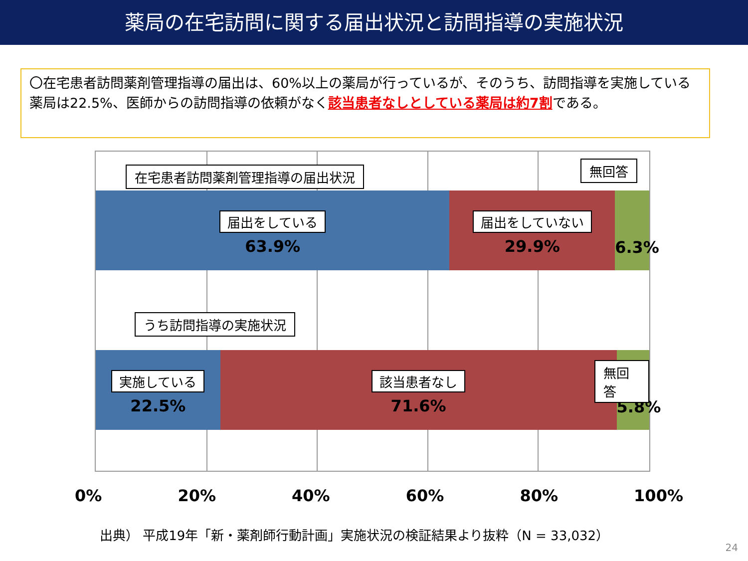薬局の在宅訪問に関する届出状況と訪問指導の実施状況
〇在宅患者訪問薬剤管理指導の届出は、60%以上の薬局が行っているが、そのうち、訪問指導を実施している薬局は22.5%、医師からの訪問指導の依頼がなく該当患者なしとしている薬局は約7割である。
在宅患者訪問薬剤管理指導の届出状況 無回答
届出をしている
63.9%
届出をしていない
29.9%
6.3%
うち訪問指導の実施状況
実施している
22.5%
該当患者なし
71.6%
5.8%
無回答
0% 20% 40% 60% 80% 100%
出典） 平成19年「新・薬剤師行動計画」実施状況の検証結果より抜粋（N = 33,032）
24